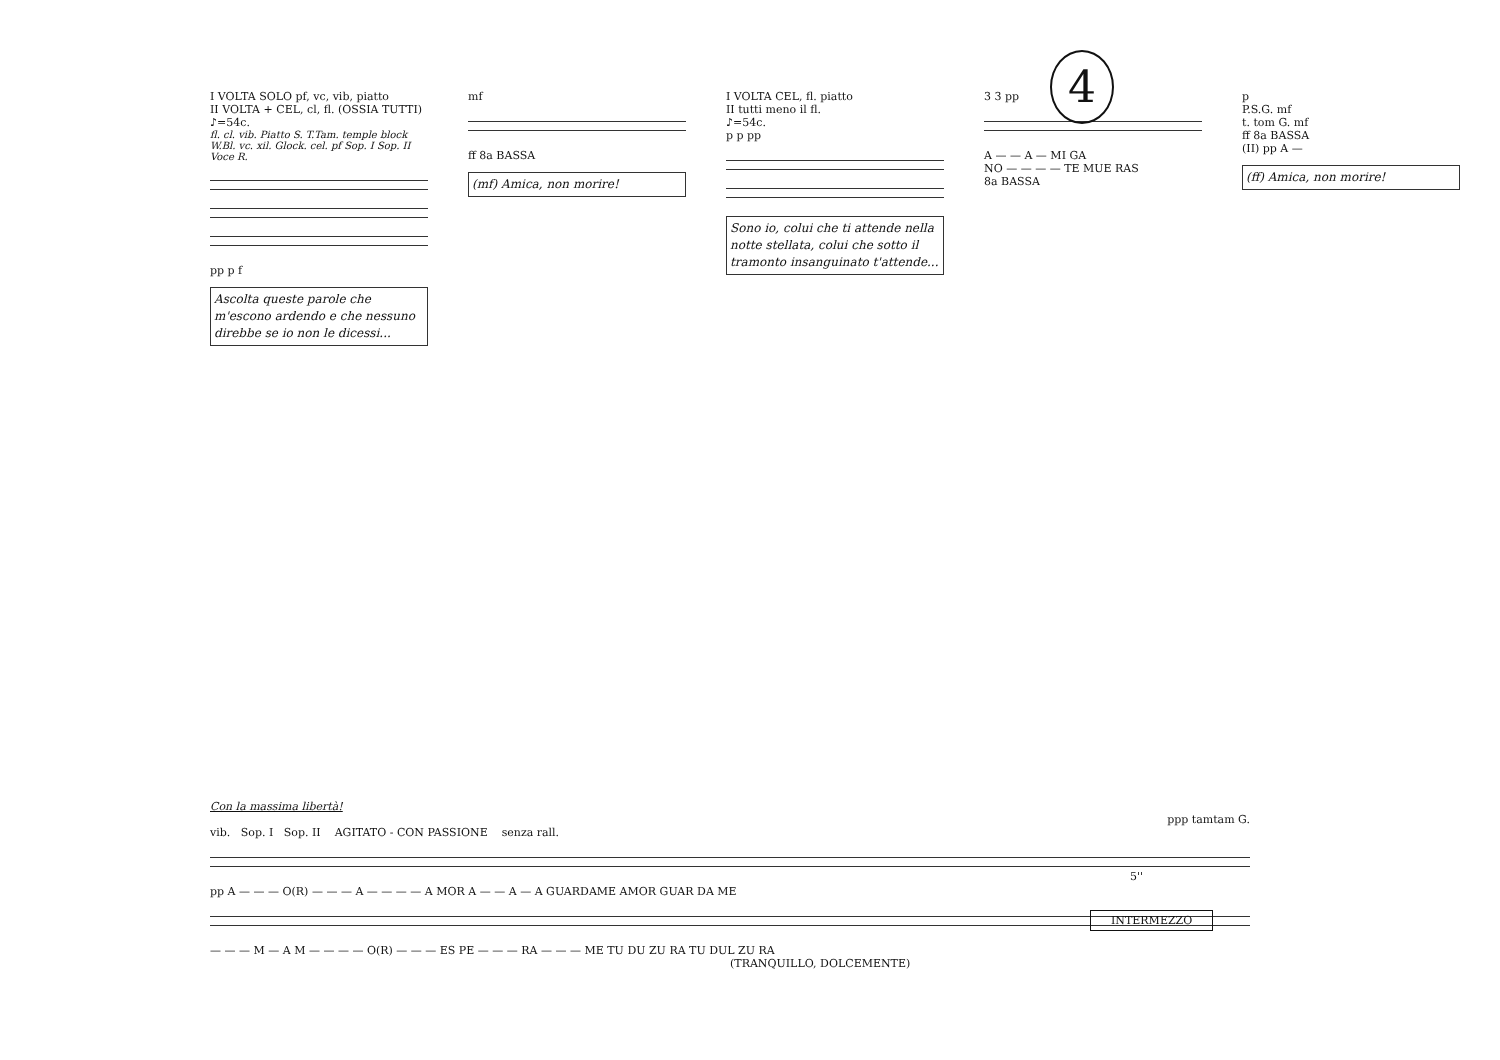4
I VOLTA SOLO pf, vc, vib, piatto
II VOLTA + CEL, cl, fl. (OSSIA TUTTI)
♪=54c.
fl. cl. vib. Piatto S. T.Tam. temple block W.Bl. vc. xil. Glock. cel. pf Sop. I Sop. II Voce R.
pp p f
Ascolta queste parole che m'escono ardendo e che nessuno direbbe se io non le dicessi...
mf
ff 8a BASSA
(mf) Amica, non morire!
I VOLTA CEL, fl. piatto
II tutti meno il fl.
♪=54c.
p p pp
Sono io, colui che ti attende nella notte stellata, colui che sotto il tramonto insanguinato t'attende...
3 3 pp
A — — A — MI GA
NO — — — — TE MUE RAS
8a BASSA
p
P.S.G. mf
t. tom G. mf
ff 8a BASSA
(II) pp A —
(ff) Amica, non morire!
Con la massima libertà!
ppp tamtam G.
vib. Sop. I Sop. II AGITATO - CON PASSIONE senza rall.
pp A — — — O(R) — — — A — — — — A MOR A — — A — A GUARDAME AMOR GUAR DA ME
— — — M — A M — — — — O(R) — — — ES PE — — — RA — — — ME TU DU ZU RA TU DUL ZU RA
(TRANQUILLO, DOLCEMENTE)
5''
INTERMEZZO